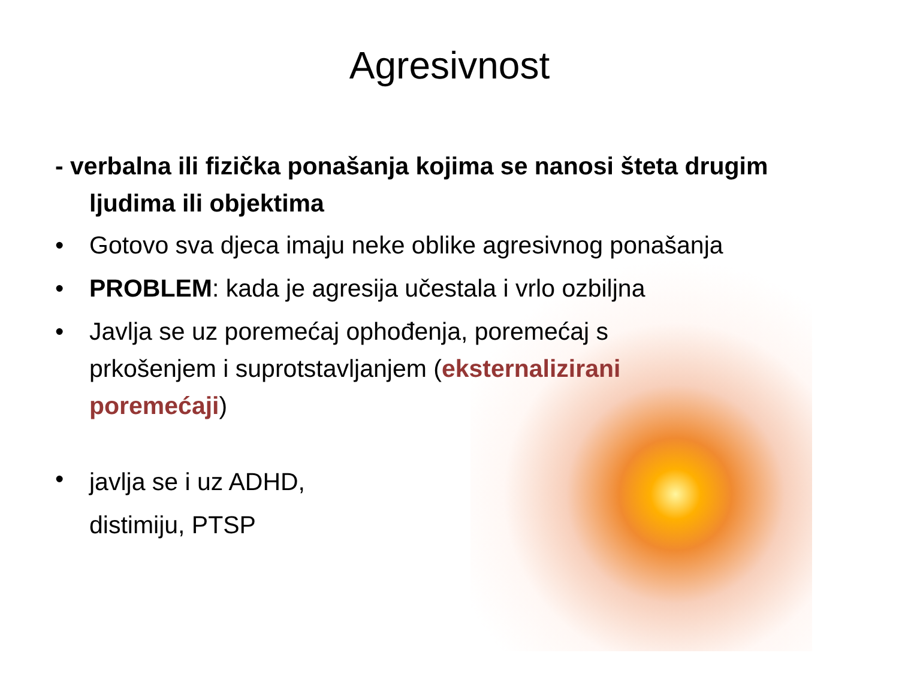Agresivnost
- verbalna ili fizička ponašanja kojima se nanosi šteta drugim ljudima ili objektima
• Gotovo sva djeca imaju neke oblike agresivnog ponašanja
• PROBLEM: kada je agresija učestala i vrlo ozbiljna
• Javlja se uz poremećaj ophođenja, poremećaj s prkošenjem i suprotstavljanjem (eksternalizirani poremećaji)
• javlja se i uz ADHD,
distimiju, PTSP